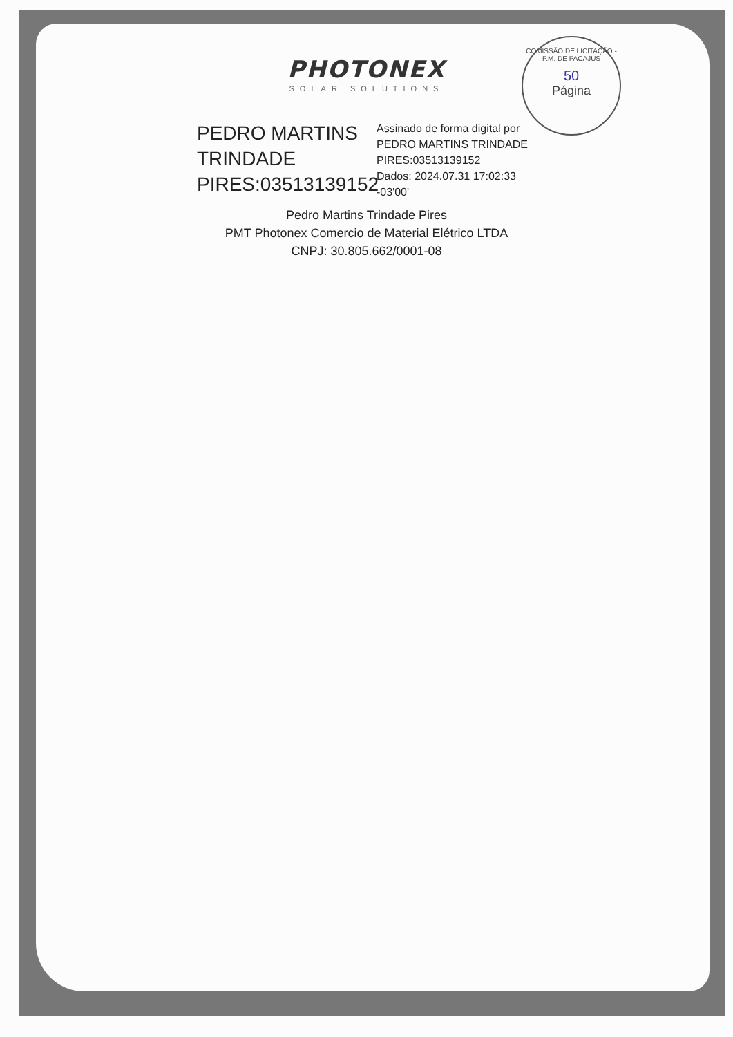COMISSÃO DE LICITAÇÃO - P.M. DE PACAJUS
50
Página
PHOTONEX
SOLAR SOLUTIONS
PEDRO MARTINS TRINDADE PIRES:03513139152
Assinado de forma digital por PEDRO MARTINS TRINDADE PIRES:03513139152
Dados: 2024.07.31 17:02:33 -03'00'
Pedro Martins Trindade Pires
PMT Photonex Comercio de Material Elétrico LTDA
CNPJ: 30.805.662/0001-08